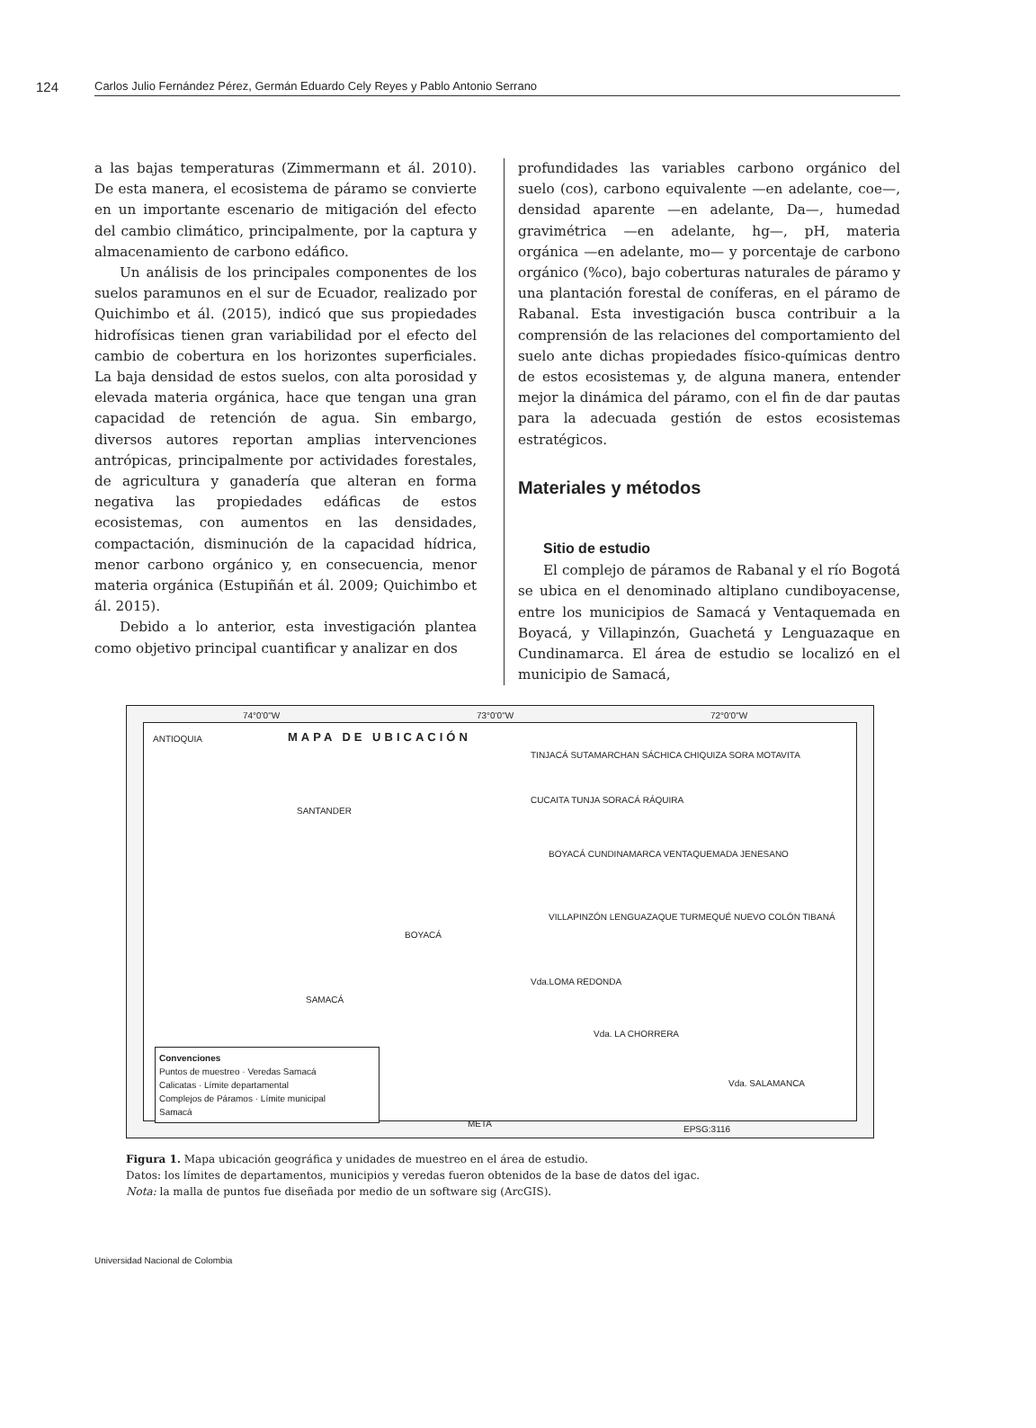124 Carlos Julio Fernández Pérez, Germán Eduardo Cely Reyes y Pablo Antonio Serrano
a las bajas temperaturas (Zimmermann et ál. 2010). De esta manera, el ecosistema de páramo se convierte en un importante escenario de mitigación del efecto del cambio climático, principalmente, por la captura y almacenamiento de carbono edáfico.
Un análisis de los principales componentes de los suelos paramunos en el sur de Ecuador, realizado por Quichimbo et ál. (2015), indicó que sus propiedades hidrofísicas tienen gran variabilidad por el efecto del cambio de cobertura en los horizontes superficiales. La baja densidad de estos suelos, con alta porosidad y elevada materia orgánica, hace que tengan una gran capacidad de retención de agua. Sin embargo, diversos autores reportan amplias intervenciones antrópicas, principalmente por actividades forestales, de agricultura y ganadería que alteran en forma negativa las propiedades edáficas de estos ecosistemas, con aumentos en las densidades, compactación, disminución de la capacidad hídrica, menor carbono orgánico y, en consecuencia, menor materia orgánica (Estupiñán et ál. 2009; Quichimbo et ál. 2015).
Debido a lo anterior, esta investigación plantea como objetivo principal cuantificar y analizar en dos
profundidades las variables carbono orgánico del suelo (cos), carbono equivalente —en adelante, coe—, densidad aparente —en adelante, Da—, humedad gravimétrica —en adelante, hg—, pH, materia orgánica —en adelante, mo— y porcentaje de carbono orgánico (%co), bajo coberturas naturales de páramo y una plantación forestal de coníferas, en el páramo de Rabanal. Esta investigación busca contribuir a la comprensión de las relaciones del comportamiento del suelo ante dichas propiedades físico-químicas dentro de estos ecosistemas y, de alguna manera, entender mejor la dinámica del páramo, con el fin de dar pautas para la adecuada gestión de estos ecosistemas estratégicos.
Materiales y métodos
Sitio de estudio
El complejo de páramos de Rabanal y el río Bogotá se ubica en el denominado altiplano cundiboyacense, entre los municipios de Samacá y Ventaquemada en Boyacá, y Villapinzón, Guachetá y Lenguazaque en Cundinamarca. El área de estudio se localizó en el municipio de Samacá,
74°0'0"W 73°0'0"W 72°0'0"W
ANTIOQUIA MAPA DE UBICACIÓN
SANTANDER
BOYACÁ
SAMACÁ
META
TINJACÁ SUTAMARCHAN SÁCHICA CHIQUIZA SORA MOTAVITA
CUCAITA TUNJA SORACÁ RÁQUIRA
BOYACÁ CUNDINAMARCA VENTAQUEMADA JENESANO
VILLAPINZÓN LENGUAZAQUE TURMEQUÉ NUEVO COLÓN TIBANÁ
Vda.LOMA REDONDA
Vda. LA CHORRERA
Vda. SALAMANCA
Convenciones
Puntos de muestreo · Veredas Samacá
Calicatas · Límite departamental
Complejos de Páramos · Límite municipal
Samacá
EPSG:3116
Figura 1. Mapa ubicación geográfica y unidades de muestreo en el área de estudio.
Datos: los límites de departamentos, municipios y veredas fueron obtenidos de la base de datos del igac.
Nota: la malla de puntos fue diseñada por medio de un software sig (ArcGIS).
Universidad Nacional de Colombia